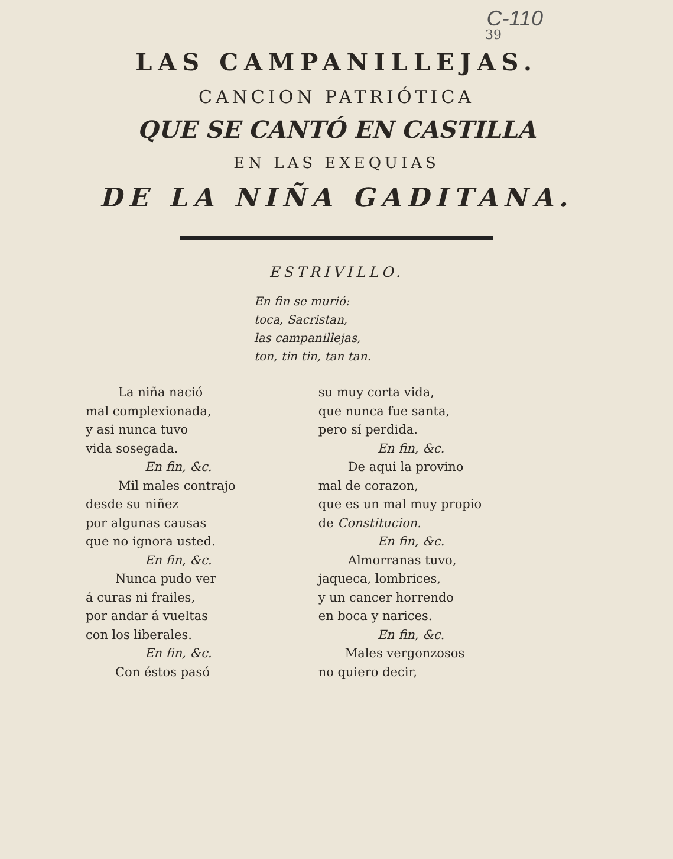C-110
39
LAS CAMPANILLEJAS.
CANCION PATRIÓTICA
QUE SE CANTÓ EN CASTILLA
EN LAS EXEQUIAS
DE LA NIÑA GADITANA.
ESTRIVILLO.
En fin se murió:
toca, Sacristan,
las campanillejas,
ton, tin tin, tan tan.
La niña nació
mal complexionada,
y asi nunca tuvo
vida sosegada.
En fin, &c.
Mil males contrajo
desde su niñez
por algunas causas
que no ignora usted.
En fin, &c.
Nunca pudo ver
á curas ni frailes,
por andar á vueltas
con los liberales.
En fin, &c.
Con éstos pasó
su muy corta vida,
que nunca fue santa,
pero sí perdida.
En fin, &c.
De aqui la provino
mal de corazon,
que es un mal muy propio
de Constitucion.
En fin, &c.
Almorranas tuvo,
jaqueca, lombrices,
y un cancer horrendo
en boca y narices.
En fin, &c.
Males vergonzosos
no quiero decir,